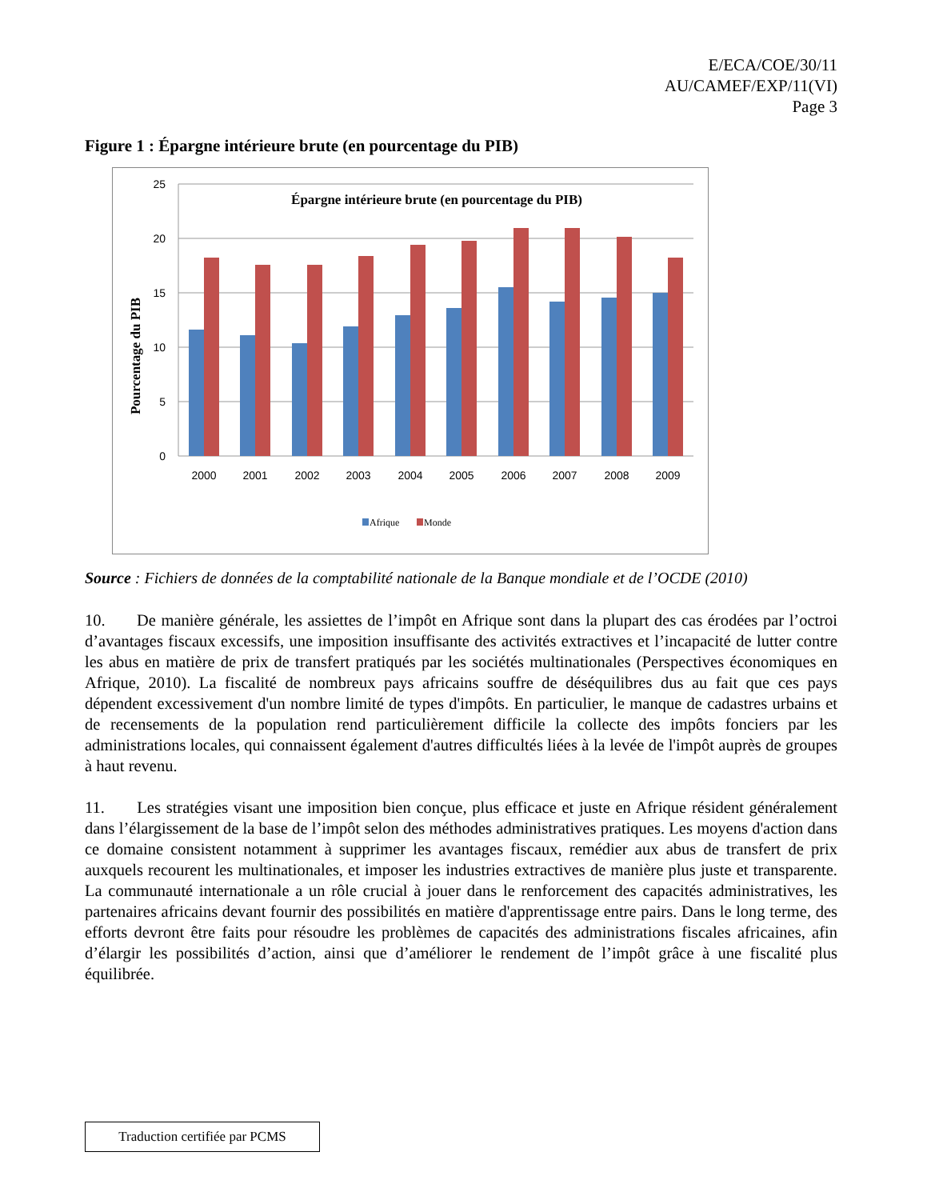E/ECA/COE/30/11
AU/CAMEF/EXP/11(VI)
Page 3
Figure 1 : Épargne intérieure brute (en pourcentage du PIB)
25
20
15
10
5
0
Épargne intérieure brute (en pourcentage du PIB)
Pourcentage du PIB
2000
2001
2002
2003
2004
2005
2006
2007
2008
2009
Afrique
Monde
Source : Fichiers de données de la comptabilité nationale de la Banque mondiale et de l’OCDE (2010)
10. De manière générale, les assiettes de l’impôt en Afrique sont dans la plupart des cas érodées par l’octroi d’avantages fiscaux excessifs, une imposition insuffisante des activités extractives et l’incapacité de lutter contre les abus en matière de prix de transfert pratiqués par les sociétés multinationales (Perspectives économiques en Afrique, 2010). La fiscalité de nombreux pays africains souffre de déséquilibres dus au fait que ces pays dépendent excessivement d'un nombre limité de types d'impôts. En particulier, le manque de cadastres urbains et de recensements de la population rend particulièrement difficile la collecte des impôts fonciers par les administrations locales, qui connaissent également d'autres difficultés liées à la levée de l'impôt auprès de groupes à haut revenu.
11. Les stratégies visant une imposition bien conçue, plus efficace et juste en Afrique résident généralement dans l’élargissement de la base de l’impôt selon des méthodes administratives pratiques. Les moyens d'action dans ce domaine consistent notamment à supprimer les avantages fiscaux, remédier aux abus de transfert de prix auxquels recourent les multinationales, et imposer les industries extractives de manière plus juste et transparente. La communauté internationale a un rôle crucial à jouer dans le renforcement des capacités administratives, les partenaires africains devant fournir des possibilités en matière d'apprentissage entre pairs. Dans le long terme, des efforts devront être faits pour résoudre les problèmes de capacités des administrations fiscales africaines, afin d’élargir les possibilités d’action, ainsi que d’améliorer le rendement de l’impôt grâce à une fiscalité plus équilibrée.
Traduction certifiée par PCMS